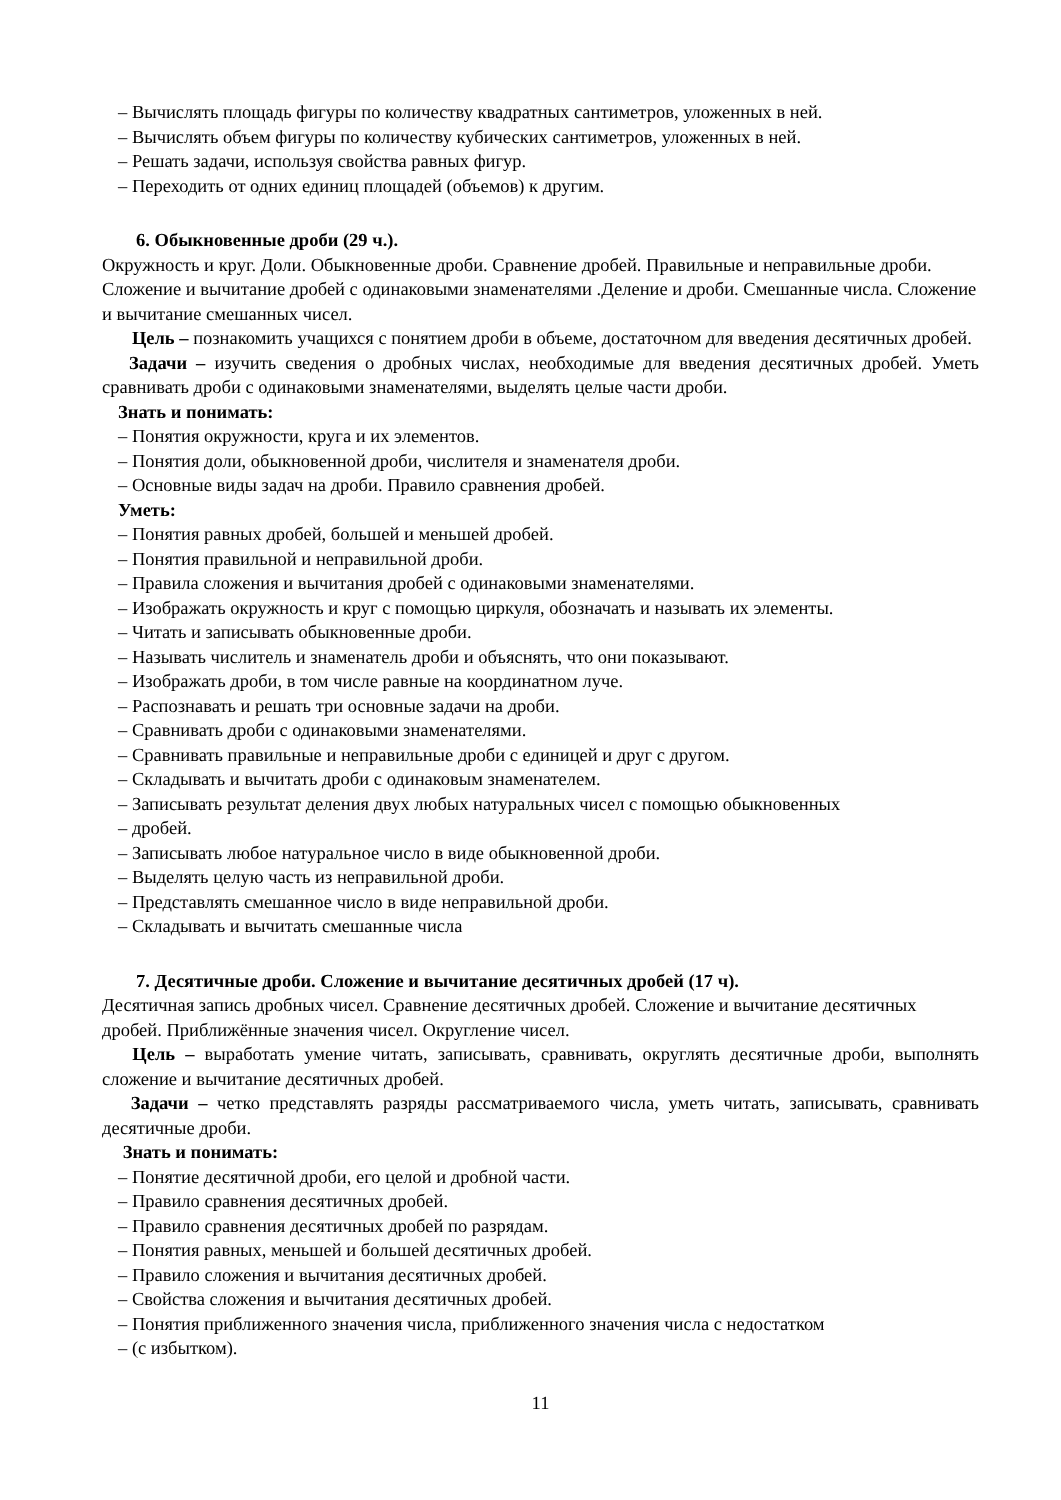– Вычислять площадь фигуры по количеству квадратных сантиметров, уложенных в ней.
– Вычислять объем фигуры по количеству кубических сантиметров, уложенных в ней.
– Решать задачи, используя свойства равных фигур.
– Переходить от одних единиц площадей (объемов) к другим.
6. Обыкновенные дроби (29 ч.).
Окружность и круг. Доли. Обыкновенные дроби. Сравнение дробей. Правильные и неправильные дроби. Сложение и вычитание дробей с одинаковыми знаменателями .Деление и дроби. Смешанные числа. Сложение и вычитание смешанных чисел.
Цель – познакомить учащихся с понятием дроби в объеме, достаточном для введения десятичных дробей.
Задачи – изучить сведения о дробных числах, необходимые для введения десятичных дробей. Уметь сравнивать дроби с одинаковыми знаменателями, выделять целые части дроби.
Знать и понимать:
– Понятия окружности, круга и их элементов.
– Понятия доли, обыкновенной дроби, числителя и знаменателя дроби.
– Основные виды задач на дроби. Правило сравнения дробей.
Уметь:
– Понятия равных дробей, большей и меньшей дробей.
– Понятия правильной и неправильной дроби.
– Правила сложения и вычитания дробей с одинаковыми знаменателями.
– Изображать окружность и круг с помощью циркуля, обозначать и называть их элементы.
– Читать и записывать обыкновенные дроби.
– Называть числитель и знаменатель дроби и объяснять, что они показывают.
– Изображать дроби, в том числе равные на координатном луче.
– Распознавать и решать три основные задачи на дроби.
– Сравнивать дроби с одинаковыми знаменателями.
– Сравнивать правильные и неправильные дроби с единицей и друг с другом.
– Складывать и вычитать дроби с одинаковым знаменателем.
– Записывать результат деления двух любых натуральных чисел с помощью обыкновенных
– дробей.
– Записывать любое натуральное число в виде обыкновенной дроби.
– Выделять целую часть из неправильной дроби.
– Представлять смешанное число в виде неправильной дроби.
– Складывать и вычитать смешанные числа
7. Десятичные дроби. Сложение и вычитание десятичных дробей (17 ч).
Десятичная запись дробных чисел. Сравнение десятичных дробей. Сложение и вычитание десятичных дробей. Приближённые значения чисел. Округление чисел.
Цель – выработать умение читать, записывать, сравнивать, округлять десятичные дроби, выполнять сложение и вычитание десятичных дробей.
Задачи – четко представлять разряды рассматриваемого числа, уметь читать, записывать, сравнивать десятичные дроби.
Знать и понимать:
– Понятие десятичной дроби, его целой и дробной части.
– Правило сравнения десятичных дробей.
– Правило сравнения десятичных дробей по разрядам.
– Понятия равных, меньшей и большей десятичных дробей.
– Правило сложения и вычитания десятичных дробей.
– Свойства сложения и вычитания десятичных дробей.
– Понятия приближенного значения числа, приближенного значения числа с недостатком
– (с избытком).
11